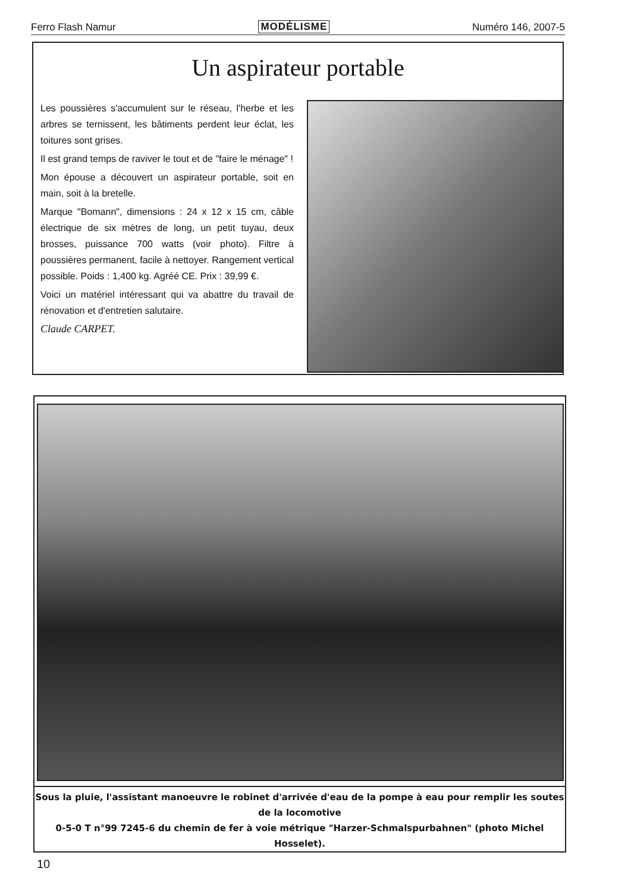Ferro Flash Namur MODÉLISME Numéro 146, 2007-5
Un aspirateur portable
Les poussières s'accumulent sur le réseau, l'herbe et les arbres se ternissent, les bâtiments perdent leur éclat, les toitures sont grises.
Il est grand temps de raviver le tout et de "faire le ménage" !
Mon épouse a découvert un aspirateur portable, soit en main, soit à la bretelle.
Marque "Bomann", dimensions : 24 x 12 x 15 cm, câble électrique de six mètres de long, un petit tuyau, deux brosses, puissance 700 watts (voir photo). Filtre à poussières permanent, facile à nettoyer. Rangement vertical possible. Poids : 1,400 kg. Agréé CE. Prix : 39,99 €.
Voici un matériel intéressant qui va abattre du travail de rénovation et d'entretien salutaire.
Claude CARPET.
Sous la pluie, l'assistant manoeuvre le robinet d'arrivée d'eau de la pompe à eau pour remplir les soutes de la locomotive
0-5-0 T n°99 7245-6 du chemin de fer à voie métrique "Harzer-Schmalspurbahnen" (photo Michel Hosselet).
10